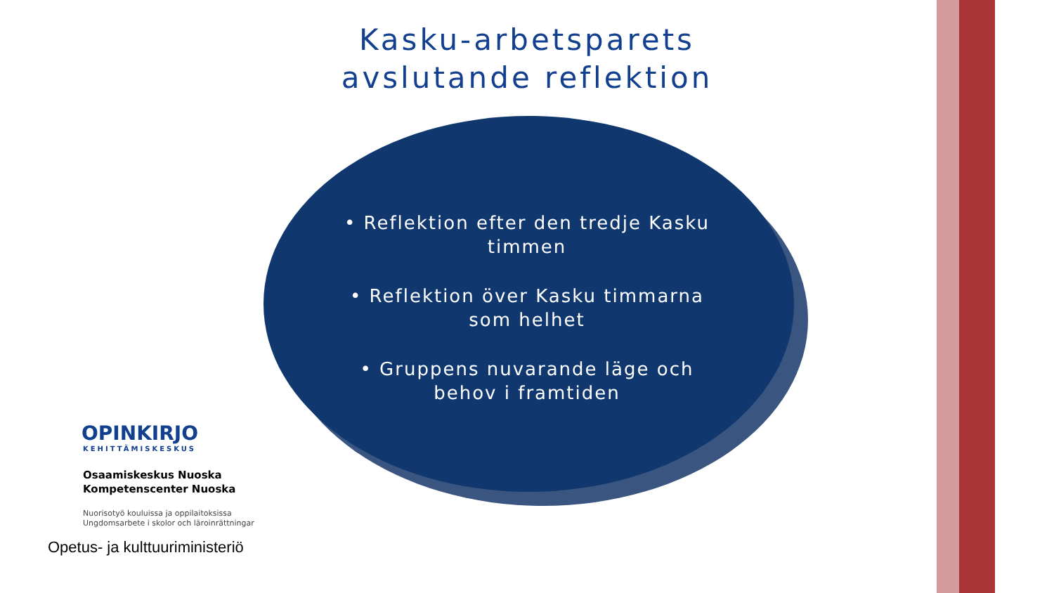Kasku-arbetsparets avslutande reflektion
• Reflektion efter den tredje Kasku timmen
• Reflektion över Kasku timmarna som helhet
• Gruppens nuvarande läge och behov i framtiden
OPINKIRJO
KEHITTÄMISKESKUS
Osaamiskeskus Nuoska
Kompetenscenter Nuoska
Nuorisotyö kouluissa ja oppilaitoksissa
Ungdomsarbete i skolor och läroinrättningar
Opetus- ja kulttuuriministeriö